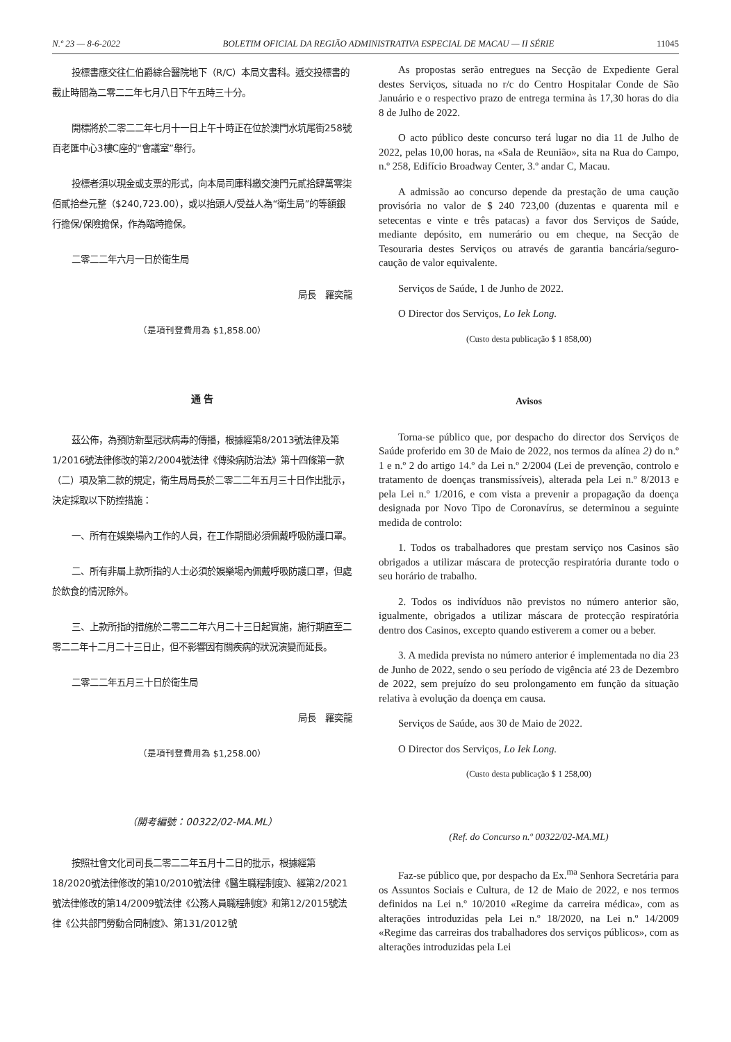N.º 23 — 8-6-2022 BOLETIM OFICIAL DA REGIÃO ADMINISTRATIVA ESPECIAL DE MACAU — II SÉRIE 11045
投標書應交往仁伯爵綜合醫院地下（R/C）本局文書科。遞交投標書的截止時間為二零二二年七月八日下午五時三十分。
開標將於二零二二年七月十一日上午十時正在位於澳門水坑尾街258號百老匯中心3樓C座的“會議室”舉行。
投標者須以現金或支票的形式，向本局司庫科繳交澳門元貳拾肆萬零柒佰貳拾叁元整（$240,723.00），或以抬頭人/受益人為“衛生局”的等額銀行擔保/保險擔保，作為臨時擔保。
二零二二年六月一日於衛生局
局長　羅奕龍
（是項刊登費用為 $1,858.00）
通 告
茲公佈，為預防新型冠狀病毒的傳播，根據經第8/2013號法律及第1/2016號法律修改的第2/2004號法律《傳染病防治法》第十四條第一款（二）項及第二款的規定，衛生局局長於二零二二年五月三十日作出批示，決定採取以下防控措施：
一、所有在娛樂場內工作的人員，在工作期間必須佩戴呼吸防護口罩。
二、所有非屬上款所指的人士必須於娛樂場內佩戴呼吸防護口罩，但處於飲食的情況除外。
三、上款所指的措施於二零二二年六月二十三日起實施，施行期直至二零二二年十二月二十三日止，但不影響因有關疾病的狀況演變而延長。
二零二二年五月三十日於衛生局
局長　羅奕龍
（是項刊登費用為 $1,258.00）
（開考編號：00322/02-MA.ML）
按照社會文化司司長二零二二年五月十二日的批示，根據經第18/2020號法律修改的第10/2010號法律《醫生職程制度》、經第2/2021號法律修改的第14/2009號法律《公務人員職程制度》和第12/2015號法律《公共部門勞動合同制度》、第131/2012號
As propostas serão entregues na Secção de Expediente Geral destes Serviços, situada no r/c do Centro Hospitalar Conde de São Januário e o respectivo prazo de entrega termina às 17,30 horas do dia 8 de Julho de 2022.
O acto público deste concurso terá lugar no dia 11 de Julho de 2022, pelas 10,00 horas, na «Sala de Reunião», sita na Rua do Campo, n.º 258, Edifício Broadway Center, 3.º andar C, Macau.
A admissão ao concurso depende da prestação de uma caução provisória no valor de $ 240 723,00 (duzentas e quarenta mil e setecentas e vinte e três patacas) a favor dos Serviços de Saúde, mediante depósito, em numerário ou em cheque, na Secção de Tesouraria destes Serviços ou através de garantia bancária/seguro-caução de valor equivalente.
Serviços de Saúde, 1 de Junho de 2022.
O Director dos Serviços, Lo Iek Long.
(Custo desta publicação $ 1 858,00)
Avisos
Torna-se público que, por despacho do director dos Serviços de Saúde proferido em 30 de Maio de 2022, nos termos da alínea 2) do n.º 1 e n.º 2 do artigo 14.º da Lei n.º 2/2004 (Lei de prevenção, controlo e tratamento de doenças transmissíveis), alterada pela Lei n.º 8/2013 e pela Lei n.º 1/2016, e com vista a prevenir a propagação da doença designada por Novo Tipo de Coronavírus, se determinou a seguinte medida de controlo:
1. Todos os trabalhadores que prestam serviço nos Casinos são obrigados a utilizar máscara de protecção respiratória durante todo o seu horário de trabalho.
2. Todos os indivíduos não previstos no número anterior são, igualmente, obrigados a utilizar máscara de protecção respiratória dentro dos Casinos, excepto quando estiverem a comer ou a beber.
3. A medida prevista no número anterior é implementada no dia 23 de Junho de 2022, sendo o seu período de vigência até 23 de Dezembro de 2022, sem prejuízo do seu prolongamento em função da situação relativa à evolução da doença em causa.
Serviços de Saúde, aos 30 de Maio de 2022.
O Director dos Serviços, Lo Iek Long.
(Custo desta publicação $ 1 258,00)
(Ref. do Concurso n.º 00322/02-MA.ML)
Faz-se público que, por despacho da Ex.<sup>ma</sup> Senhora Secretária para os Assuntos Sociais e Cultura, de 12 de Maio de 2022, e nos termos definidos na Lei n.º 10/2010 «Regime da carreira médica», com as alterações introduzidas pela Lei n.º 18/2020, na Lei n.º 14/2009 «Regime das carreiras dos trabalhadores dos serviços públicos», com as alterações introduzidas pela Lei